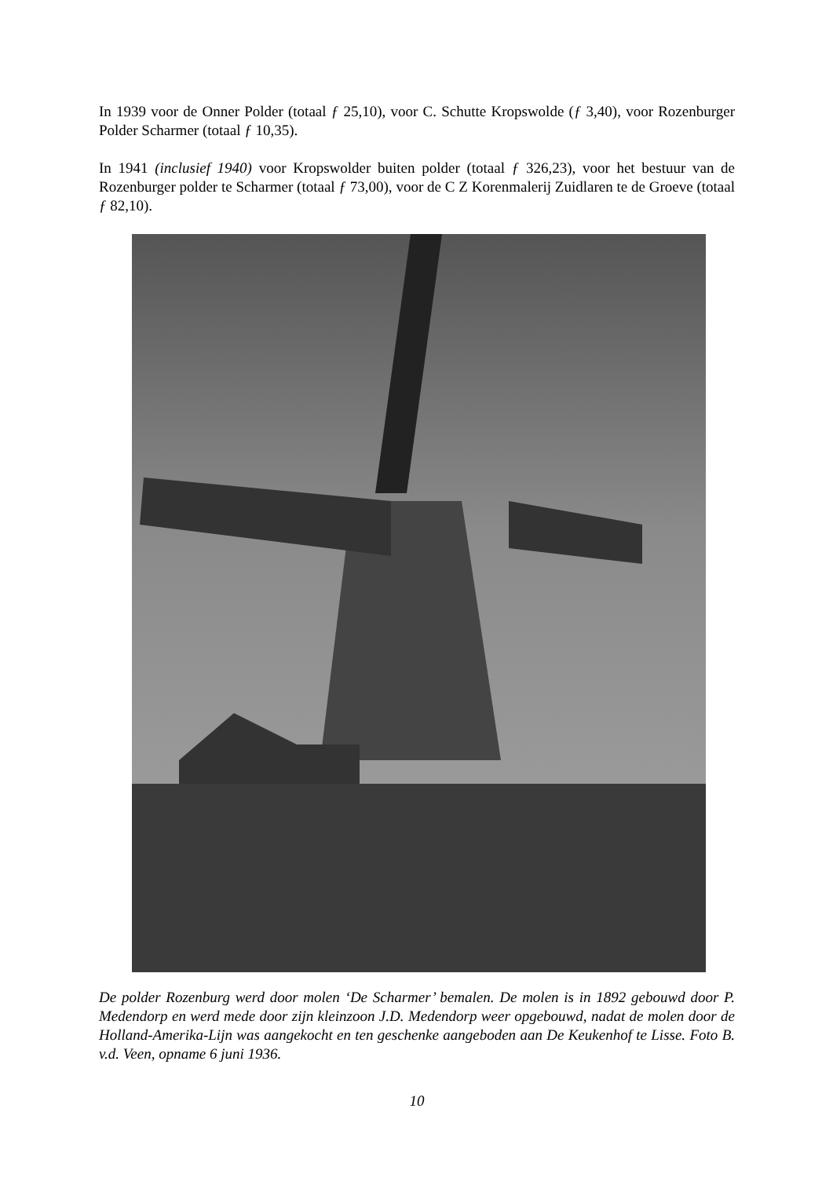In 1939 voor de Onner Polder (totaal ƒ 25,10), voor C. Schutte Kropswolde (ƒ 3,40), voor Rozenburger Polder Scharmer (totaal ƒ 10,35).
In 1941 (inclusief 1940) voor Kropswolder buiten polder (totaal ƒ 326,23), voor het bestuur van de Rozenburger polder te Scharmer (totaal ƒ 73,00), voor de C Z Korenmalerij Zuidlaren te de Groeve (totaal ƒ 82,10).
De polder Rozenburg werd door molen ‘De Scharmer’ bemalen. De molen is in 1892 gebouwd door P. Medendorp en werd mede door zijn kleinzoon J.D. Medendorp weer opgebouwd, nadat de molen door de Holland-Amerika-Lijn was aangekocht en ten geschenke aangeboden aan De Keukenhof te Lisse. Foto B. v.d. Veen, opname 6 juni 1936.
10